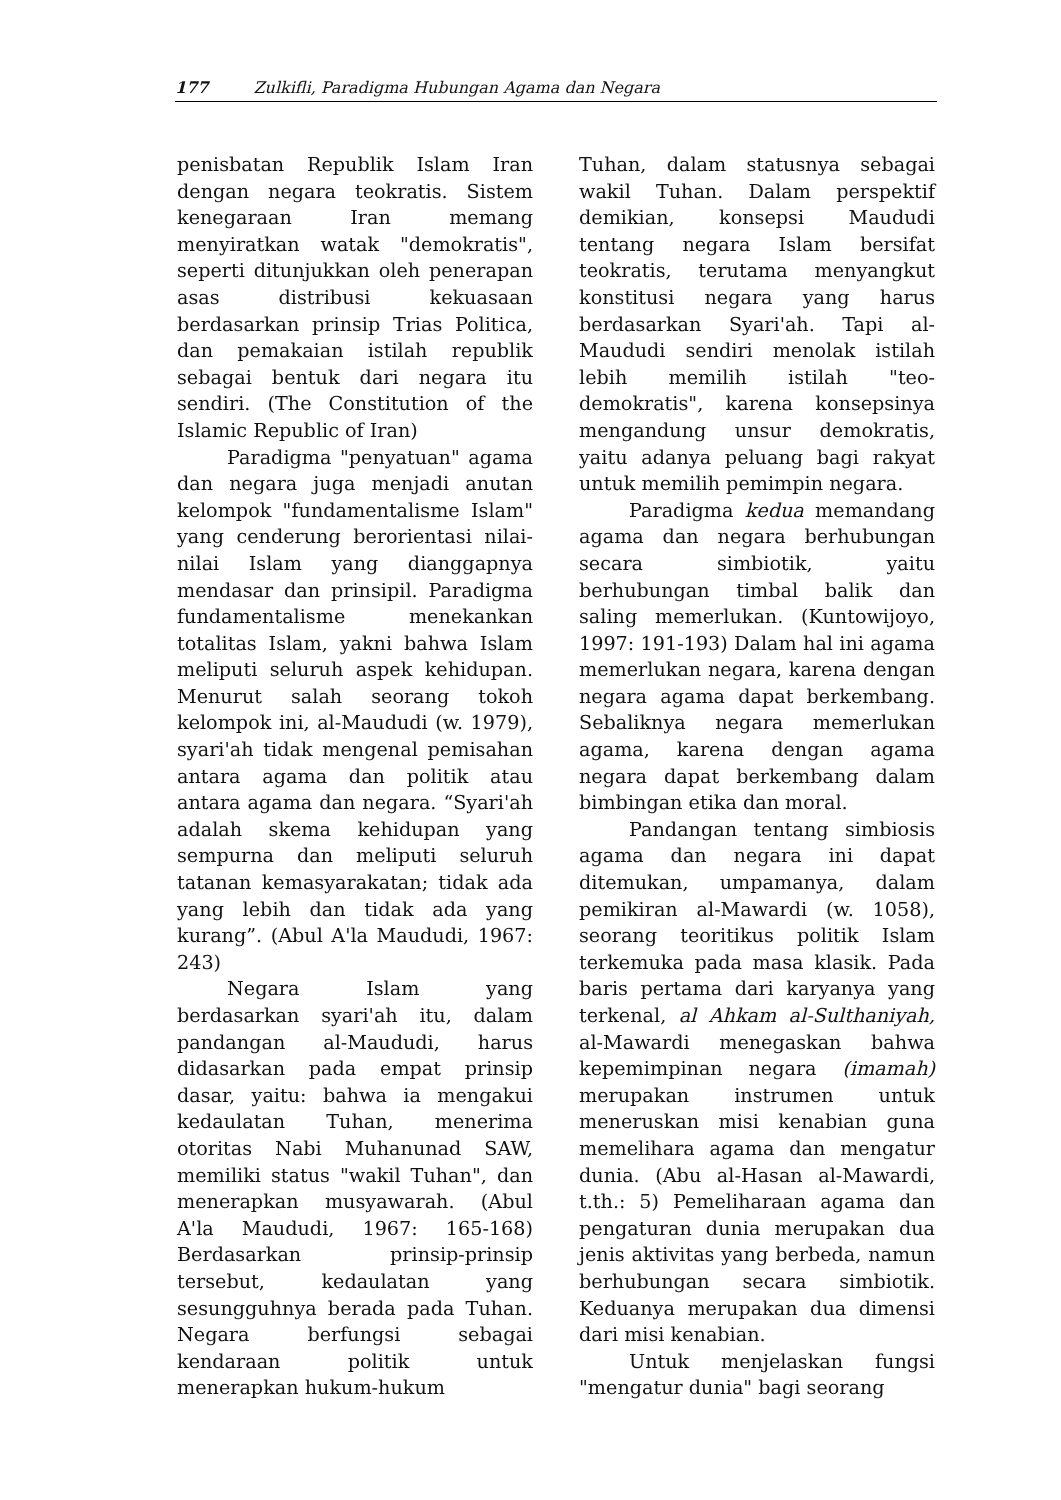177 Zulkifli, Paradigma Hubungan Agama dan Negara
penisbatan Republik Islam Iran dengan negara teokratis. Sistem kenegaraan Iran memang menyiratkan watak "demokratis", seperti ditunjukkan oleh penerapan asas distribusi kekuasaan berdasarkan prinsip Trias Politica, dan pemakaian istilah republik sebagai bentuk dari negara itu sendiri. (The Constitution of the Islamic Republic of Iran)
Paradigma "penyatuan" agama dan negara juga menjadi anutan kelompok "fundamentalisme Islam" yang cenderung berorientasi nilai-nilai Islam yang dianggapnya mendasar dan prinsipil. Paradigma fundamentalisme menekankan totalitas Islam, yakni bahwa Islam meliputi seluruh aspek kehidupan. Menurut salah seorang tokoh kelompok ini, al-Maududi (w. 1979), syari'ah tidak mengenal pemisahan antara agama dan politik atau antara agama dan negara. “Syari'ah adalah skema kehidupan yang sempurna dan meliputi seluruh tatanan kemasyarakatan; tidak ada yang lebih dan tidak ada yang kurang”. (Abul A'la Maududi, 1967: 243)
Negara Islam yang berdasarkan syari'ah itu, dalam pandangan al-Maududi, harus didasarkan pada empat prinsip dasar, yaitu: bahwa ia mengakui kedaulatan Tuhan, menerima otoritas Nabi Muhanunad SAW, memiliki status "wakil Tuhan", dan menerapkan musyawarah. (Abul A'la Maududi, 1967: 165-168) Berdasarkan prinsip-prinsip tersebut, kedaulatan yang sesungguhnya berada pada Tuhan. Negara berfungsi sebagai kendaraan politik untuk menerapkan hukum-hukum
Tuhan, dalam statusnya sebagai wakil Tuhan. Dalam perspektif demikian, konsepsi Maududi tentang negara Islam bersifat teokratis, terutama menyangkut konstitusi negara yang harus berdasarkan Syari'ah. Tapi al-Maududi sendiri menolak istilah lebih memilih istilah "teo-demokratis", karena konsepsinya mengandung unsur demokratis, yaitu adanya peluang bagi rakyat untuk memilih pemimpin negara.
Paradigma kedua memandang agama dan negara berhubungan secara simbiotik, yaitu berhubungan timbal balik dan saling memerlukan. (Kuntowijoyo, 1997: 191-193) Dalam hal ini agama memerlukan negara, karena dengan negara agama dapat berkembang. Sebaliknya negara memerlukan agama, karena dengan agama negara dapat berkembang dalam bimbingan etika dan moral.
Pandangan tentang simbiosis agama dan negara ini dapat ditemukan, umpamanya, dalam pemikiran al-Mawardi (w. 1058), seorang teoritikus politik Islam terkemuka pada masa klasik. Pada baris pertama dari karyanya yang terkenal, al Ahkam al-Sulthaniyah, al-Mawardi menegaskan bahwa kepemimpinan negara (imamah) merupakan instrumen untuk meneruskan misi kenabian guna memelihara agama dan mengatur dunia. (Abu al-Hasan al-Mawardi, t.th.: 5) Pemeliharaan agama dan pengaturan dunia merupakan dua jenis aktivitas yang berbeda, namun berhubungan secara simbiotik. Keduanya merupakan dua dimensi dari misi kenabian.
Untuk menjelaskan fungsi "mengatur dunia" bagi seorang